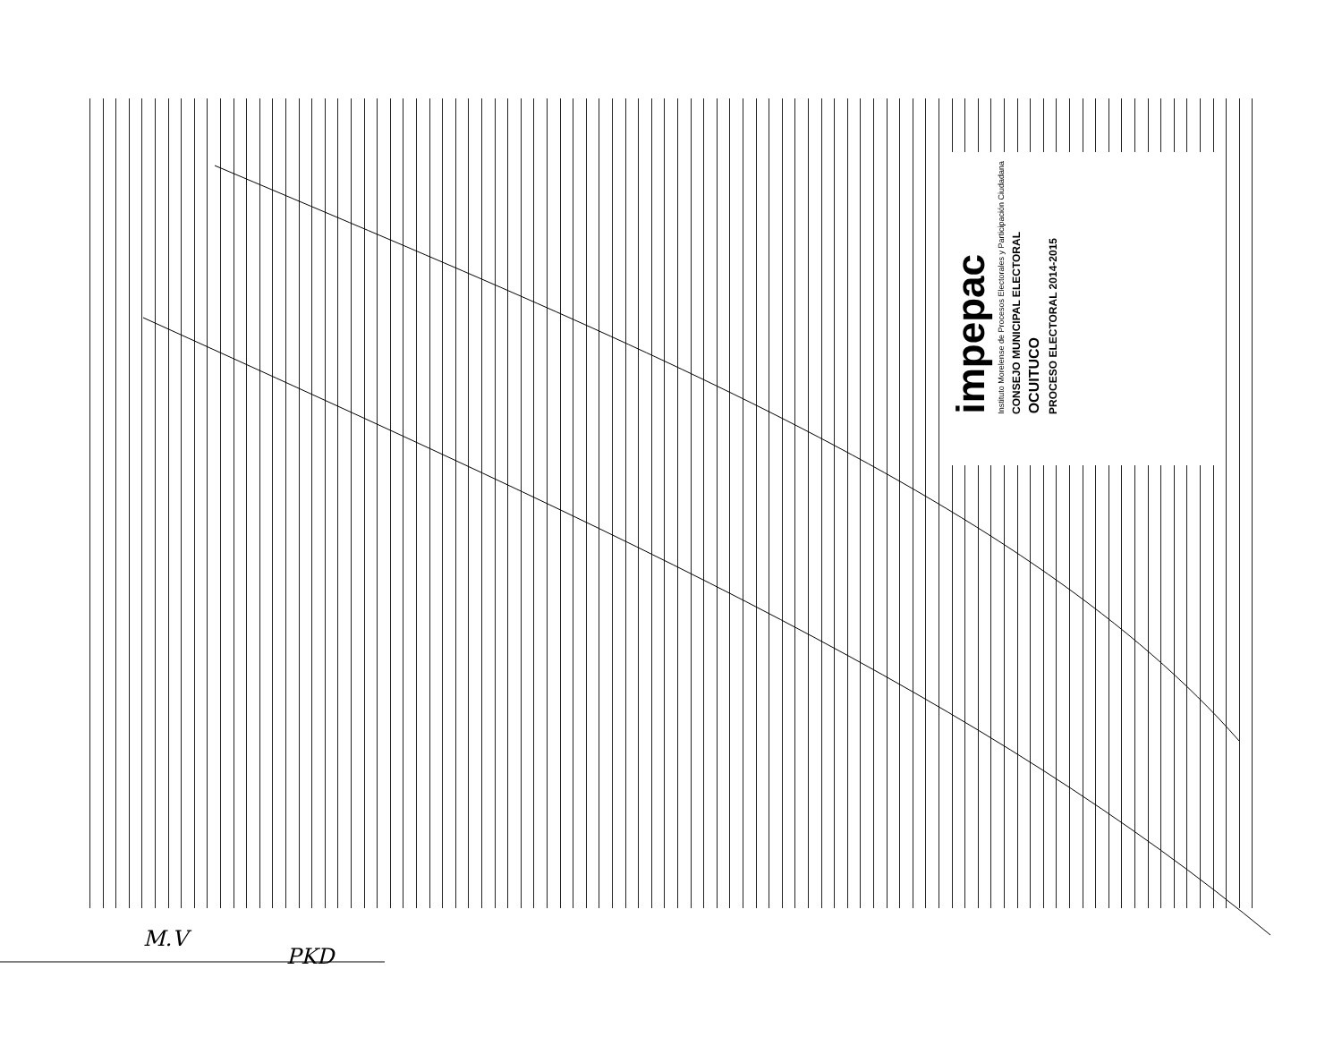impepac
Instituto Morelense de Procesos Electorales y Participación Ciudadana
CONSEJO MUNICIPAL ELECTORAL
OCUITUCO
PROCESO ELECTORAL 2014-2015
M.V
PKD